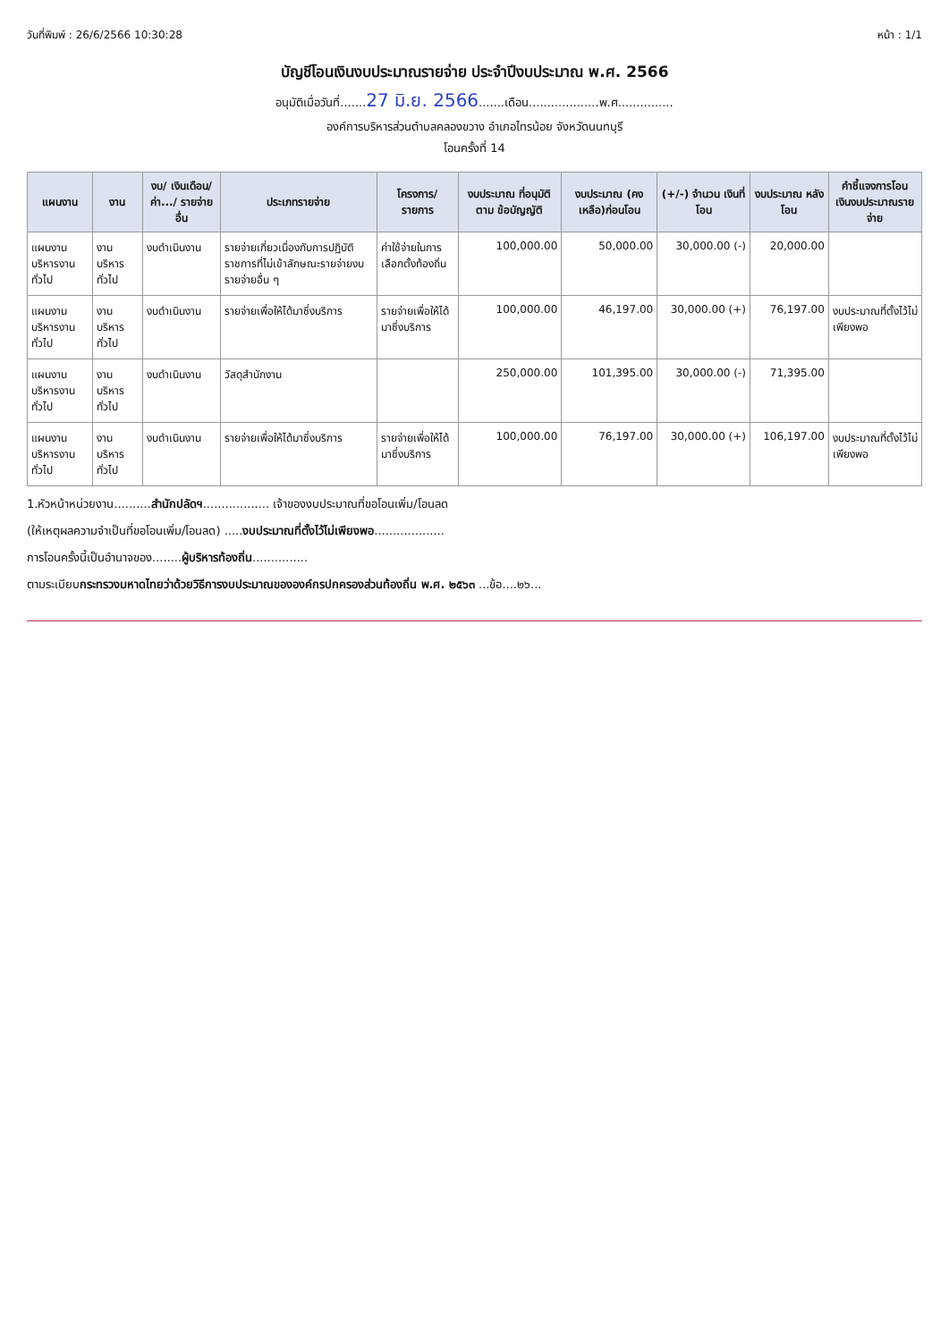วันที่พิมพ์ : 26/6/2566 10:30:28 หน้า : 1/1
บัญชีโอนเงินงบประมาณรายจ่าย ประจำปีงบประมาณ พ.ศ. 2566
อนุมัติเมื่อวันที่.......27 มิ.ย. 2566.......เดือน...................พ.ศ...............
องค์การบริหารส่วนตำบลคลองขวาง อำเภอไทรน้อย จังหวัดนนทบุรี
โอนครั้งที่ 14
| แผนงาน | งาน | งบ/ เงินเดือน/ ค่า.../ รายจ่ายอื่น | ประเภทรายจ่าย | โครงการ/ รายการ | งบประมาณ ที่อนุมัติตาม ข้อบัญญัติ | งบประมาณ (คงเหลือ)ก่อนโอน | (+/-) จำนวน เงินที่โอน | งบประมาณ หลังโอน | คำชี้แจงการโอน เงินงบประมาณรายจ่าย |
| --- | --- | --- | --- | --- | --- | --- | --- | --- | --- |
| แผนงาน บริหารงานทั่วไป | งานบริหารทั่วไป | งบดำเนินงาน | รายจ่ายเกี่ยวเนื่องกับการปฏิบัติราชการที่ไม่เข้าลักษณะรายจ่ายงบรายจ่ายอื่น ๆ | ค่าใช้จ่ายในการเลือกตั้งท้องถิ่น | 100,000.00 | 50,000.00 | 30,000.00 (-) | 20,000.00 | |
| แผนงาน บริหารงานทั่วไป | งานบริหารทั่วไป | งบดำเนินงาน | รายจ่ายเพื่อให้ได้มาซึ่งบริการ | รายจ่ายเพื่อให้ได้มาซึ่งบริการ | 100,000.00 | 46,197.00 | 30,000.00 (+) | 76,197.00 | งบประมาณที่ตั้งไว้ไม่เพียงพอ |
| แผนงาน บริหารงานทั่วไป | งานบริหารทั่วไป | งบดำเนินงาน | วัสดุสำนักงาน | | 250,000.00 | 101,395.00 | 30,000.00 (-) | 71,395.00 | |
| แผนงาน บริหารงานทั่วไป | งานบริหารทั่วไป | งบดำเนินงาน | รายจ่ายเพื่อให้ได้มาซึ่งบริการ | รายจ่ายเพื่อให้ได้มาซึ่งบริการ | 100,000.00 | 76,197.00 | 30,000.00 (+) | 106,197.00 | งบประมาณที่ตั้งไว้ไม่เพียงพอ |
1.หัวหน้าหน่วยงาน..........สำนักปลัดฯ.................. เจ้าของงบประมาณที่ขอโอนเพิ่ม/โอนลด
(ให้เหตุผลความจำเป็นที่ขอโอนเพิ่ม/โอนลด) .....งบประมาณที่ตั้งไว้ไม่เพียงพอ...................
การโอนครั้งนี้เป็นอำนาจของ........ผู้บริหารท้องถิ่น...............
ตามระเบียบกระทรวงมหาดไทยว่าด้วยวิธีการงบประมาณขององค์กรปกครองส่วนท้องถิ่น พ.ศ. ๒๕๖๓ ...ข้อ....๒๖...